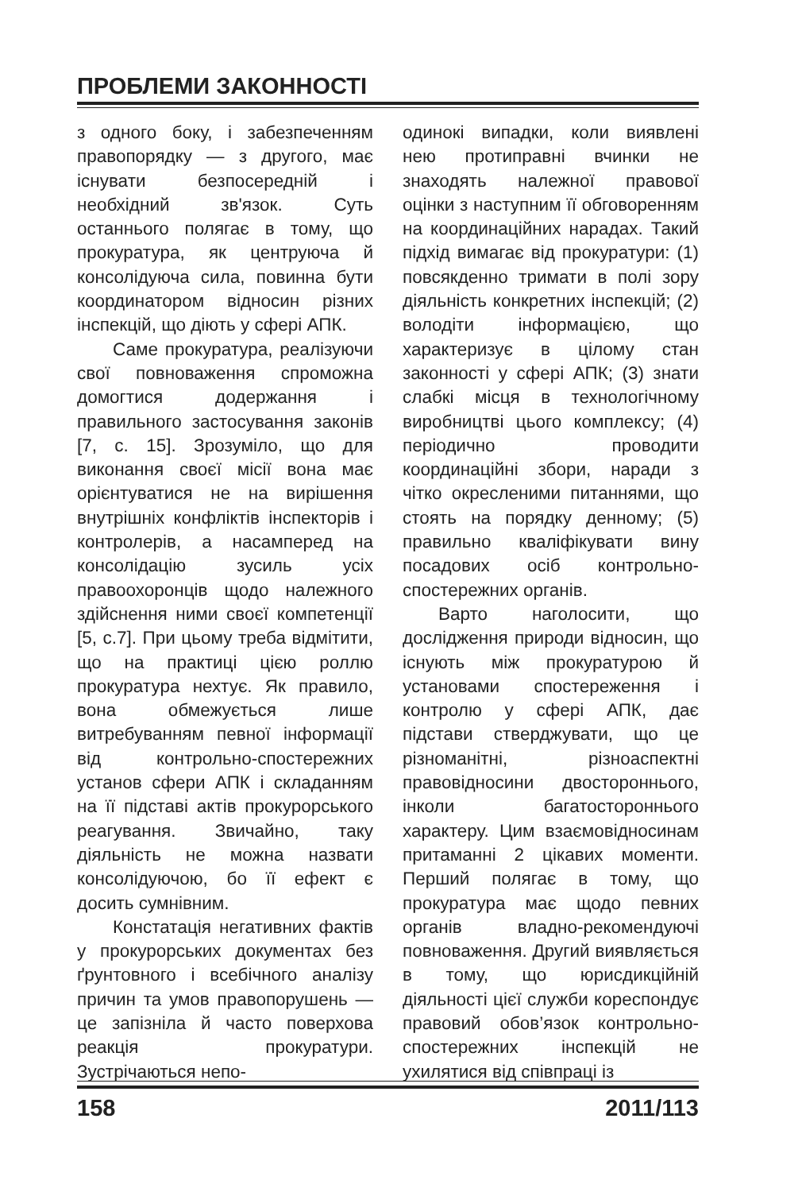ПРОБЛЕМИ ЗАКОННОСТІ
з одного боку, і забезпеченням правопорядку — з другого, має існувати безпосередній і необхідний зв'язок. Суть останнього полягає в тому, що прокуратура, як центруюча й консолідуюча сила, повинна бути координатором відносин різних інспекцій, що діють у сфері АПК.
Саме прокуратура, реалізуючи свої повноваження спроможна домогтися додержання і правильного застосування законів [7, с. 15]. Зрозуміло, що для виконання своєї місії вона має орієнтуватися не на вирішення внутрішніх конфліктів інспекторів і контролерів, а насамперед на консолідацію зусиль усіх правоохоронців щодо належного здійснення ними своєї компетенції [5, с.7]. При цьому треба відмітити, що на практиці цією роллю прокуратура нехтує. Як правило, вона обмежується лише витребуванням певної інформації від контрольно-спостережних установ сфери АПК і складанням на її підставі актів прокурорського реагування. Звичайно, таку діяльність не можна назвати консолідуючою, бо її ефект є досить сумнівним.
Констатація негативних фактів у прокурорських документах без ґрунтовного і всебічного аналізу причин та умов правопорушень — це запізніла й часто поверхова реакція прокуратури. Зустрічаються непо-
одинокі випадки, коли виявлені нею протиправні вчинки не знаходять належної правової оцінки з наступним її обговоренням на координаційних нарадах. Такий підхід вимагає від прокуратури: (1) повсякденно тримати в полі зору діяльність конкретних інспекцій; (2) володіти інформацією, що характеризує в цілому стан законності у сфері АПК; (3) знати слабкі місця в технологічному виробництві цього комплексу; (4) періодично проводити координаційні збори, наради з чітко окресленими питаннями, що стоять на порядку денному; (5) правильно кваліфікувати вину посадових осіб контрольно-спостережних органів.
Варто наголосити, що дослідження природи відносин, що існують між прокуратурою й установами спостереження і контролю у сфері АПК, дає підстави стверджувати, що це різноманітні, різноаспектні правовідносини двостороннього, інколи багатостороннього характеру. Цим взаємовідносинам притаманні 2 цікавих моменти. Перший полягає в тому, що прокуратура має щодо певних органів владно-рекомендуючі повноваження. Другий виявляється в тому, що юрисдикційній діяльності цієї служби кореспондує правовий обов’язок контрольно-спостережних інспекцій не ухилятися від співпраці із
158 2011/113